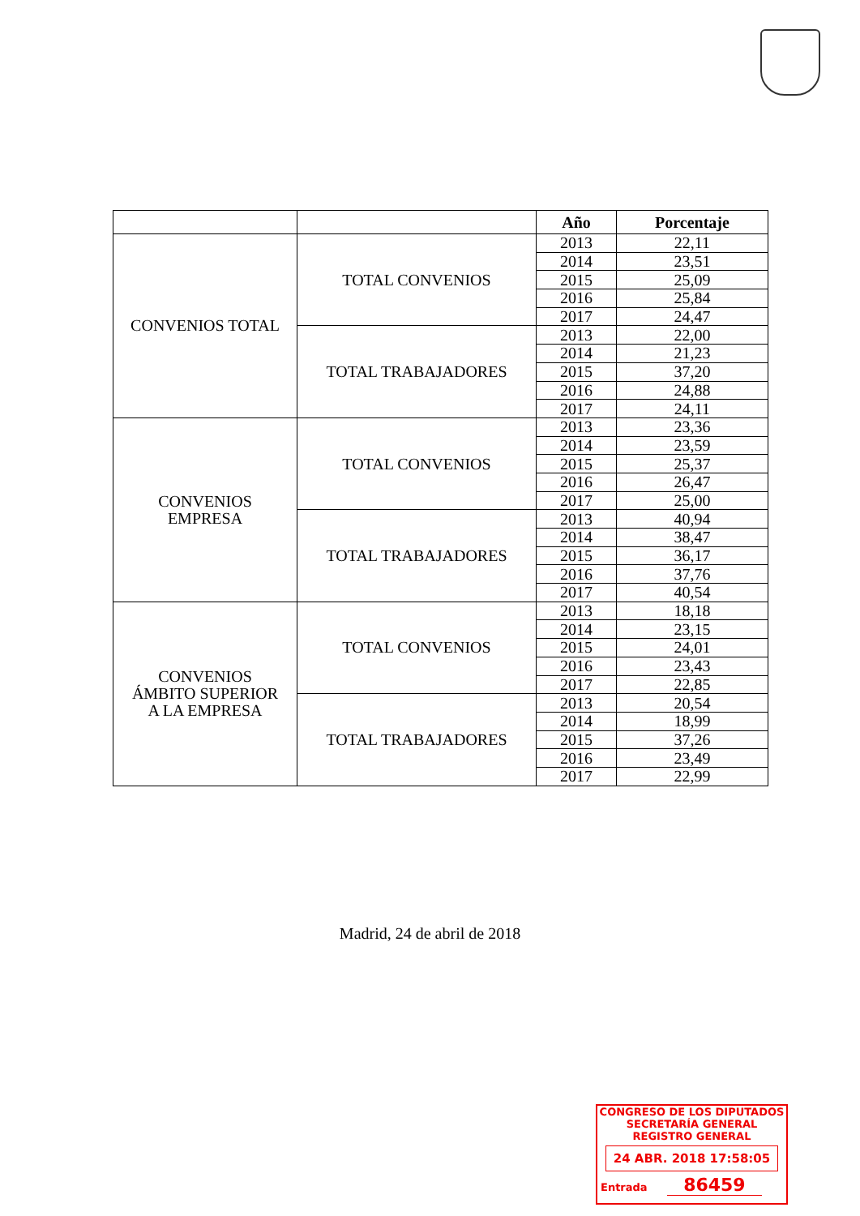| | | Año | Porcentaje |
| --- | --- | --- | --- |
| CONVENIOS TOTAL | TOTAL CONVENIOS | 2013 | 22,11 |
| | | 2014 | 23,51 |
| | | 2015 | 25,09 |
| | | 2016 | 25,84 |
| | | 2017 | 24,47 |
| | TOTAL TRABAJADORES | 2013 | 22,00 |
| | | 2014 | 21,23 |
| | | 2015 | 37,20 |
| | | 2016 | 24,88 |
| | | 2017 | 24,11 |
| CONVENIOS EMPRESA | TOTAL CONVENIOS | 2013 | 23,36 |
| | | 2014 | 23,59 |
| | | 2015 | 25,37 |
| | | 2016 | 26,47 |
| | | 2017 | 25,00 |
| | TOTAL TRABAJADORES | 2013 | 40,94 |
| | | 2014 | 38,47 |
| | | 2015 | 36,17 |
| | | 2016 | 37,76 |
| | | 2017 | 40,54 |
| CONVENIOS ÁMBITO SUPERIOR A LA EMPRESA | TOTAL CONVENIOS | 2013 | 18,18 |
| | | 2014 | 23,15 |
| | | 2015 | 24,01 |
| | | 2016 | 23,43 |
| | | 2017 | 22,85 |
| | TOTAL TRABAJADORES | 2013 | 20,54 |
| | | 2014 | 18,99 |
| | | 2015 | 37,26 |
| | | 2016 | 23,49 |
| | | 2017 | 22,99 |
Madrid, 24 de abril de 2018
CONGRESO DE LOS DIPUTADOS
SECRETARÍA GENERAL
REGISTRO GENERAL
24 ABR. 2018 17:58:05
Entrada 86459